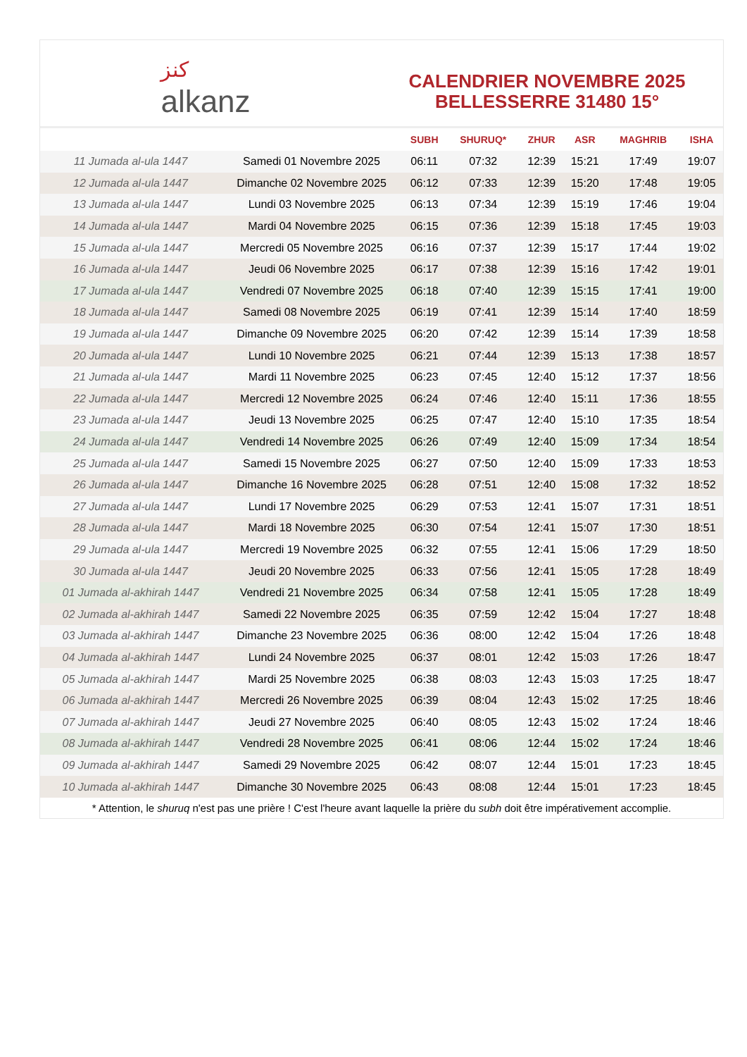ﻛﻨﺰ
alkanz
CALENDRIER NOVEMBRE 2025
BELLESSERRE 31480 15°
| | | SUBH | SHURUQ* | ZHUR | ASR | MAGHRIB | ISHA |
| --- | --- | --- | --- | --- | --- | --- | --- |
| 11 Jumada al-ula 1447 | Samedi 01 Novembre 2025 | 06:11 | 07:32 | 12:39 | 15:21 | 17:49 | 19:07 |
| 12 Jumada al-ula 1447 | Dimanche 02 Novembre 2025 | 06:12 | 07:33 | 12:39 | 15:20 | 17:48 | 19:05 |
| 13 Jumada al-ula 1447 | Lundi 03 Novembre 2025 | 06:13 | 07:34 | 12:39 | 15:19 | 17:46 | 19:04 |
| 14 Jumada al-ula 1447 | Mardi 04 Novembre 2025 | 06:15 | 07:36 | 12:39 | 15:18 | 17:45 | 19:03 |
| 15 Jumada al-ula 1447 | Mercredi 05 Novembre 2025 | 06:16 | 07:37 | 12:39 | 15:17 | 17:44 | 19:02 |
| 16 Jumada al-ula 1447 | Jeudi 06 Novembre 2025 | 06:17 | 07:38 | 12:39 | 15:16 | 17:42 | 19:01 |
| 17 Jumada al-ula 1447 | Vendredi 07 Novembre 2025 | 06:18 | 07:40 | 12:39 | 15:15 | 17:41 | 19:00 |
| 18 Jumada al-ula 1447 | Samedi 08 Novembre 2025 | 06:19 | 07:41 | 12:39 | 15:14 | 17:40 | 18:59 |
| 19 Jumada al-ula 1447 | Dimanche 09 Novembre 2025 | 06:20 | 07:42 | 12:39 | 15:14 | 17:39 | 18:58 |
| 20 Jumada al-ula 1447 | Lundi 10 Novembre 2025 | 06:21 | 07:44 | 12:39 | 15:13 | 17:38 | 18:57 |
| 21 Jumada al-ula 1447 | Mardi 11 Novembre 2025 | 06:23 | 07:45 | 12:40 | 15:12 | 17:37 | 18:56 |
| 22 Jumada al-ula 1447 | Mercredi 12 Novembre 2025 | 06:24 | 07:46 | 12:40 | 15:11 | 17:36 | 18:55 |
| 23 Jumada al-ula 1447 | Jeudi 13 Novembre 2025 | 06:25 | 07:47 | 12:40 | 15:10 | 17:35 | 18:54 |
| 24 Jumada al-ula 1447 | Vendredi 14 Novembre 2025 | 06:26 | 07:49 | 12:40 | 15:09 | 17:34 | 18:54 |
| 25 Jumada al-ula 1447 | Samedi 15 Novembre 2025 | 06:27 | 07:50 | 12:40 | 15:09 | 17:33 | 18:53 |
| 26 Jumada al-ula 1447 | Dimanche 16 Novembre 2025 | 06:28 | 07:51 | 12:40 | 15:08 | 17:32 | 18:52 |
| 27 Jumada al-ula 1447 | Lundi 17 Novembre 2025 | 06:29 | 07:53 | 12:41 | 15:07 | 17:31 | 18:51 |
| 28 Jumada al-ula 1447 | Mardi 18 Novembre 2025 | 06:30 | 07:54 | 12:41 | 15:07 | 17:30 | 18:51 |
| 29 Jumada al-ula 1447 | Mercredi 19 Novembre 2025 | 06:32 | 07:55 | 12:41 | 15:06 | 17:29 | 18:50 |
| 30 Jumada al-ula 1447 | Jeudi 20 Novembre 2025 | 06:33 | 07:56 | 12:41 | 15:05 | 17:28 | 18:49 |
| 01 Jumada al-akhirah 1447 | Vendredi 21 Novembre 2025 | 06:34 | 07:58 | 12:41 | 15:05 | 17:28 | 18:49 |
| 02 Jumada al-akhirah 1447 | Samedi 22 Novembre 2025 | 06:35 | 07:59 | 12:42 | 15:04 | 17:27 | 18:48 |
| 03 Jumada al-akhirah 1447 | Dimanche 23 Novembre 2025 | 06:36 | 08:00 | 12:42 | 15:04 | 17:26 | 18:48 |
| 04 Jumada al-akhirah 1447 | Lundi 24 Novembre 2025 | 06:37 | 08:01 | 12:42 | 15:03 | 17:26 | 18:47 |
| 05 Jumada al-akhirah 1447 | Mardi 25 Novembre 2025 | 06:38 | 08:03 | 12:43 | 15:03 | 17:25 | 18:47 |
| 06 Jumada al-akhirah 1447 | Mercredi 26 Novembre 2025 | 06:39 | 08:04 | 12:43 | 15:02 | 17:25 | 18:46 |
| 07 Jumada al-akhirah 1447 | Jeudi 27 Novembre 2025 | 06:40 | 08:05 | 12:43 | 15:02 | 17:24 | 18:46 |
| 08 Jumada al-akhirah 1447 | Vendredi 28 Novembre 2025 | 06:41 | 08:06 | 12:44 | 15:02 | 17:24 | 18:46 |
| 09 Jumada al-akhirah 1447 | Samedi 29 Novembre 2025 | 06:42 | 08:07 | 12:44 | 15:01 | 17:23 | 18:45 |
| 10 Jumada al-akhirah 1447 | Dimanche 30 Novembre 2025 | 06:43 | 08:08 | 12:44 | 15:01 | 17:23 | 18:45 |
* Attention, le shuruq n'est pas une prière ! C'est l'heure avant laquelle la prière du subh doit être impérativement accomplie.